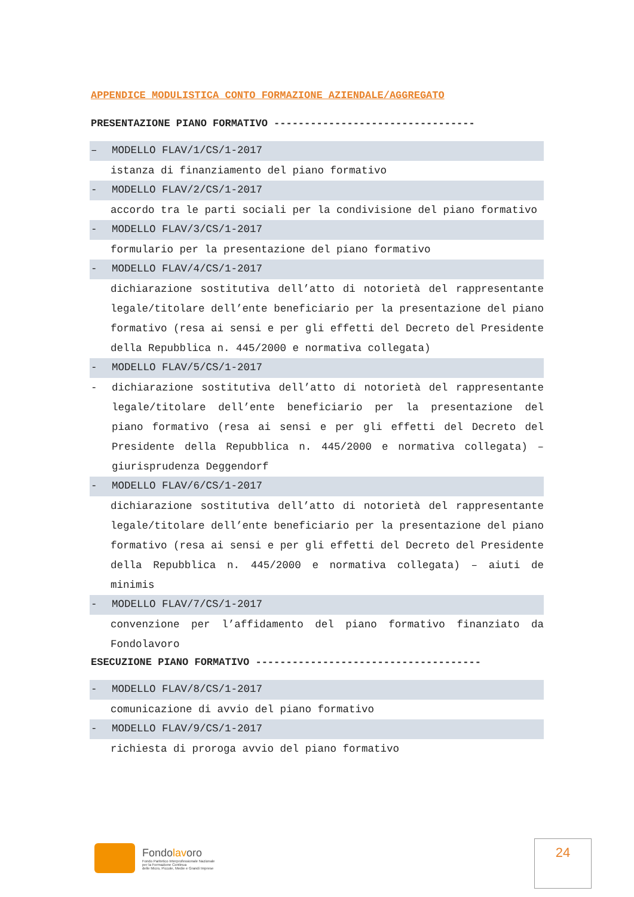APPENDICE MODULISTICA CONTO FORMAZIONE AZIENDALE/AGGREGATO
PRESENTAZIONE PIANO FORMATIVO ---------------------------------
– MODELLO FLAV/1/CS/1-2017
istanza di finanziamento del piano formativo
- MODELLO FLAV/2/CS/1-2017
accordo tra le parti sociali per la condivisione del piano formativo
- MODELLO FLAV/3/CS/1-2017
formulario per la presentazione del piano formativo
- MODELLO FLAV/4/CS/1-2017
dichiarazione sostitutiva dell’atto di notorietà del rappresentante legale/titolare dell’ente beneficiario per la presentazione del piano formativo (resa ai sensi e per gli effetti del Decreto del Presidente della Repubblica n. 445/2000 e normativa collegata)
- MODELLO FLAV/5/CS/1-2017
- dichiarazione sostitutiva dell’atto di notorietà del rappresentante legale/titolare dell’ente beneficiario per la presentazione del piano formativo (resa ai sensi e per gli effetti del Decreto del Presidente della Repubblica n. 445/2000 e normativa collegata) – giurisprudenza Deggendorf
- MODELLO FLAV/6/CS/1-2017
dichiarazione sostitutiva dell’atto di notorietà del rappresentante legale/titolare dell’ente beneficiario per la presentazione del piano formativo (resa ai sensi e per gli effetti del Decreto del Presidente della Repubblica n. 445/2000 e normativa collegata) – aiuti de minimis
- MODELLO FLAV/7/CS/1-2017
convenzione per l’affidamento del piano formativo finanziato da Fondolavoro
ESECUZIONE PIANO FORMATIVO -------------------------------------
- MODELLO FLAV/8/CS/1-2017
comunicazione di avvio del piano formativo
- MODELLO FLAV/9/CS/1-2017
richiesta di proroga avvio del piano formativo
Fondolavoro
Fondo Paritetico Interprofessionale Nazionale
per la Formazione Continua
delle Micro, Piccole, Medie e Grandi Imprese
24